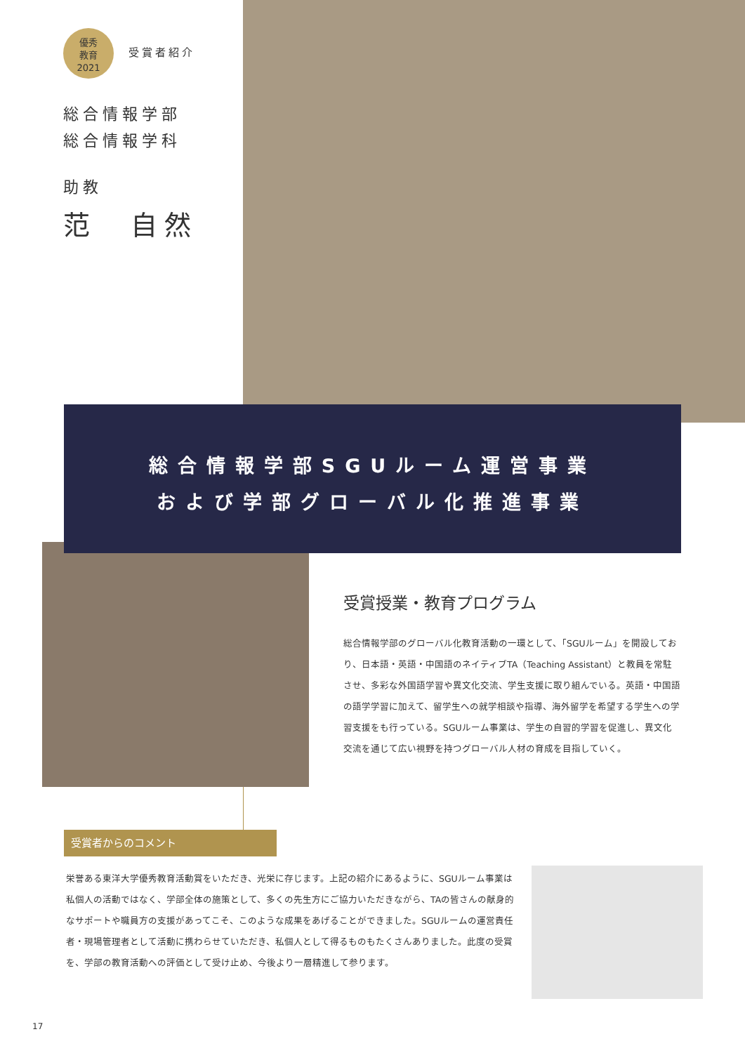優秀
教育
2021 受賞者紹介
総合情報学部
総合情報学科
助教
范　自然
総合情報学部SGUルーム運営事業
および学部グローバル化推進事業
受賞授業・教育プログラム
総合情報学部のグローバル化教育活動の一環として、「SGUルーム」を開設しており、日本語・英語・中国語のネイティブTA（Teaching Assistant）と教員を常駐させ、多彩な外国語学習や異文化交流、学生支援に取り組んでいる。英語・中国語の語学学習に加えて、留学生への就学相談や指導、海外留学を希望する学生への学習支援をも行っている。SGUルーム事業は、学生の自習的学習を促進し、異文化交流を通じて広い視野を持つグローバル人材の育成を目指していく。
受賞者からのコメント
栄誉ある東洋大学優秀教育活動賞をいただき、光栄に存じます。上記の紹介にあるように、SGUルーム事業は私個人の活動ではなく、学部全体の施策として、多くの先生方にご協力いただきながら、TAの皆さんの献身的なサポートや職員方の支援があってこそ、このような成果をあげることができました。SGUルームの運営責任者・現場管理者として活動に携わらせていただき、私個人として得るものもたくさんありました。此度の受賞を、学部の教育活動への評価として受け止め、今後より一層精進して参ります。
17